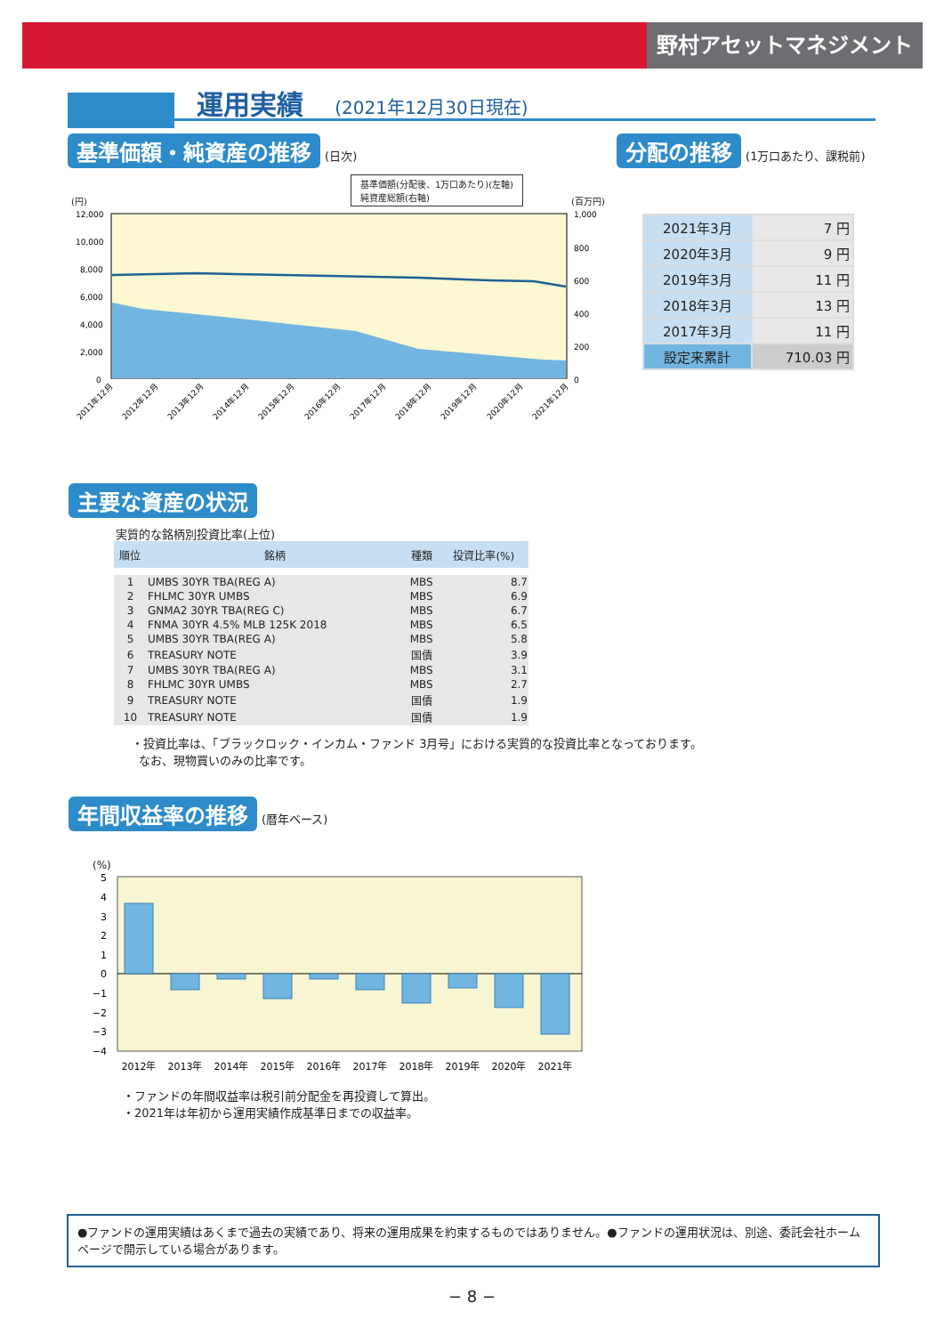野村アセットマネジメント
運用実績 (2021年12月30日現在)
基準価額・純資産の推移 (日次)
基準価額(分配後、1万口あたり)(左軸)
純資産総額(右軸)
(円) (百万円)
12,000
10,000
8,000
6,000
4,000
2,000
0
1,000
800
600
400
200
0
2011年12月
2012年12月
2013年12月
2014年12月
2015年12月
2016年12月
2017年12月
2018年12月
2019年12月
2020年12月
2021年12月
分配の推移 (1万口あたり、課税前)
| 2021年3月 | 7 円 |
| 2020年3月 | 9 円 |
| 2019年3月 | 11 円 |
| 2018年3月 | 13 円 |
| 2017年3月 | 11 円 |
| 設定来累計 | 710.03 円 |
主要な資産の状況
実質的な銘柄別投資比率(上位)
| 順位 | 銘柄 | 種類 | 投資比率(%) |
| --- | --- | --- | --- |
| 1 | UMBS 30YR TBA(REG A) | MBS | 8.7 |
| 2 | FHLMC 30YR UMBS | MBS | 6.9 |
| 3 | GNMA2 30YR TBA(REG C) | MBS | 6.7 |
| 4 | FNMA 30YR 4.5% MLB 125K 2018 | MBS | 6.5 |
| 5 | UMBS 30YR TBA(REG A) | MBS | 5.8 |
| 6 | TREASURY NOTE | 国債 | 3.9 |
| 7 | UMBS 30YR TBA(REG A) | MBS | 3.1 |
| 8 | FHLMC 30YR UMBS | MBS | 2.7 |
| 9 | TREASURY NOTE | 国債 | 1.9 |
| 10 | TREASURY NOTE | 国債 | 1.9 |
・投資比率は、「ブラックロック・インカム・ファンド 3月号」における実質的な投資比率となっております。
なお、現物買いのみの比率です。
年間収益率の推移 (暦年ベース)
(%)
5
4
3
2
1
0
−1
−2
−3
−4
2012年
2013年
2014年
2015年
2016年
2017年
2018年
2019年
2020年
2021年
・ファンドの年間収益率は税引前分配金を再投資して算出。
・2021年は年初から運用実績作成基準日までの収益率。
●ファンドの運用実績はあくまで過去の実績であり、将来の運用成果を約束するものではありません。●ファンドの運用状況は、別途、委託会社ホームページで開示している場合があります。
− 8 −